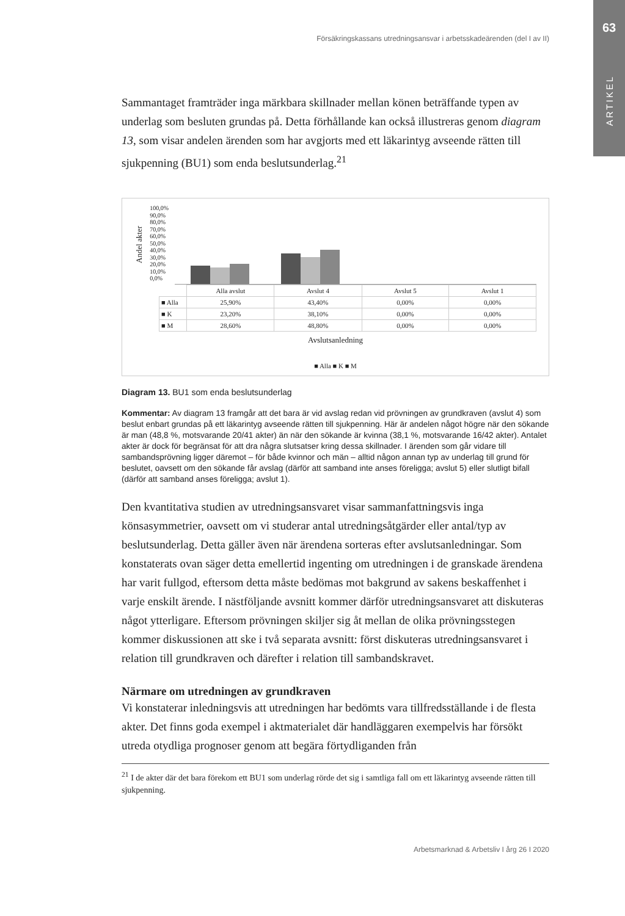63
ARTIKEL
Försäkringskassans utredningsansvar i arbetsskadeärenden (del I av II)
Sammantaget framträder inga märkbara skillnader mellan könen beträffande typen av underlag som besluten grundas på. Detta förhållande kan också illustreras genom diagram 13, som visar andelen ärenden som har avgjorts med ett läkarintyg avseende rätten till sjukpenning (BU1) som enda beslutsunderlag.<sup>21</sup>
Andel akter
100,0%
90,0%
80,0%
70,0%
60,0%
50,0%
40,0%
30,0%
20,0%
10,0%
0,0%
| | Alla avslut | Avslut 4 | Avslut 5 | Avslut 1 |
| ■ Alla | 25,90% | 43,40% | 0,00% | 0,00% |
| ■ K | 23,20% | 38,10% | 0,00% | 0,00% |
| ■ M | 28,60% | 48,80% | 0,00% | 0,00% |
Avslutsanledning
■ Alla ■ K ■ M
Diagram 13. BU1 som enda beslutsunderlag
Kommentar: Av diagram 13 framgår att det bara är vid avslag redan vid prövningen av grundkraven (avslut 4) som beslut enbart grundas på ett läkarintyg avseende rätten till sjukpenning. Här är andelen något högre när den sökande är man (48,8 %, motsvarande 20/41 akter) än när den sökande är kvinna (38,1 %, motsvarande 16/42 akter). Antalet akter är dock för begränsat för att dra några slutsatser kring dessa skillnader. I ärenden som går vidare till sambandsprövning ligger däremot – för både kvinnor och män – alltid någon annan typ av underlag till grund för beslutet, oavsett om den sökande får avslag (därför att samband inte anses föreligga; avslut 5) eller slutligt bifall (därför att samband anses föreligga; avslut 1).
Den kvantitativa studien av utredningsansvaret visar sammanfattningsvis inga könsasymmetrier, oavsett om vi studerar antal utredningsåtgärder eller antal/typ av beslutsunderlag. Detta gäller även när ärendena sorteras efter avslutsanledningar. Som konstaterats ovan säger detta emellertid ingenting om utredningen i de granskade ärendena har varit fullgod, eftersom detta måste bedömas mot bakgrund av sakens beskaffenhet i varje enskilt ärende. I nästföljande avsnitt kommer därför utredningsansvaret att diskuteras något ytterligare. Eftersom prövningen skiljer sig åt mellan de olika prövningsstegen kommer diskussionen att ske i två separata avsnitt: först diskuteras utredningsansvaret i relation till grundkraven och därefter i relation till sambandskravet.
Närmare om utredningen av grundkraven
Vi konstaterar inledningsvis att utredningen har bedömts vara tillfredsställande i de flesta akter. Det finns goda exempel i aktmaterialet där handläggaren exempelvis har försökt utreda otydliga prognoser genom att begära förtydliganden från
<sup>21</sup> I de akter där det bara förekom ett BU1 som underlag rörde det sig i samtliga fall om ett läkarintyg avseende rätten till sjukpenning.
Arbetsmarknad & Arbetsliv I årg 26 I 2020